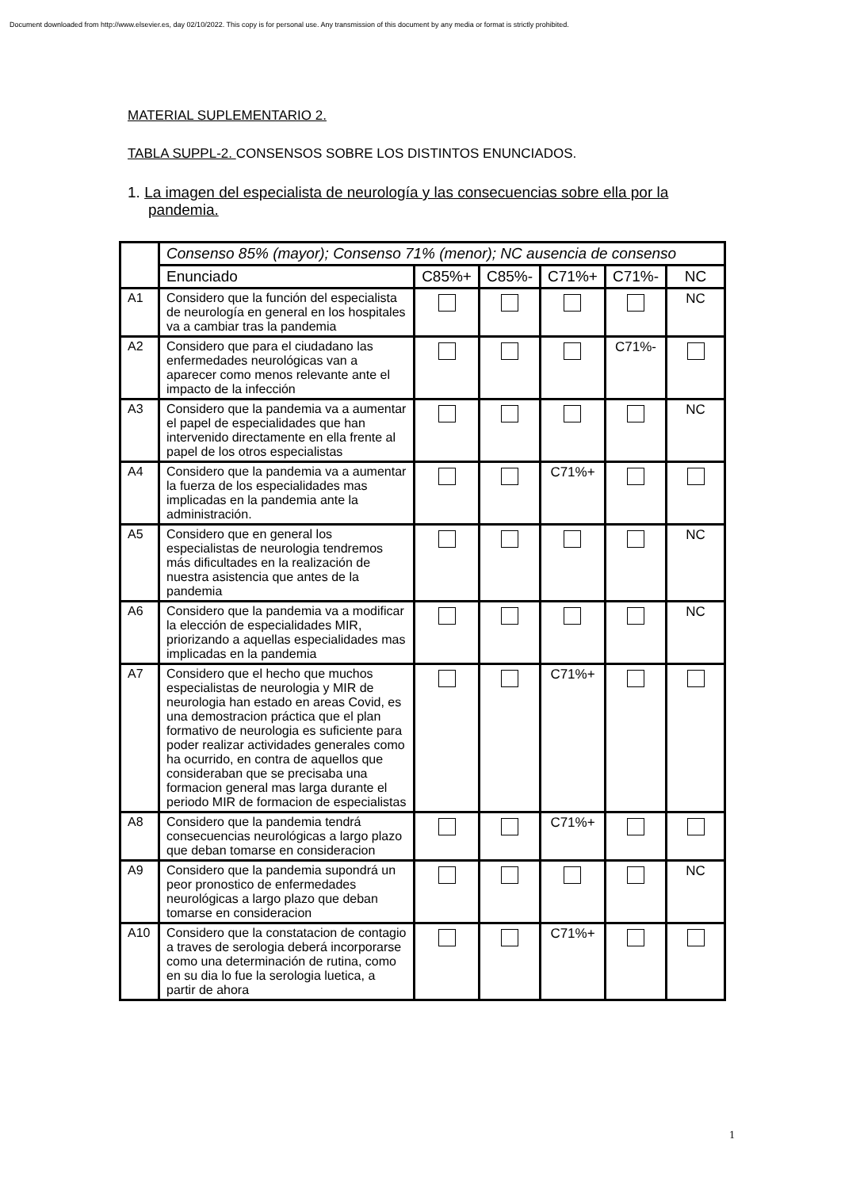Document downloaded from http://www.elsevier.es, day 02/10/2022. This copy is for personal use. Any transmission of this document by any media or format is strictly prohibited.
MATERIAL SUPLEMENTARIO 2.
TABLA SUPPL-2. CONSENSOS SOBRE LOS DISTINTOS ENUNCIADOS.
1. La imagen del especialista de neurología y las consecuencias sobre ella por la pandemia.
| | Consenso 85% (mayor); Consenso 71% (menor); NC ausencia de consenso | | | | | |
| --- | --- | --- | --- | --- | --- | --- |
| | Enunciado | C85%+ | C85%- | C71%+ | C71%- | NC |
| A1 | Considero que la función del especialista de neurología en general en los hospitales va a cambiar tras la pandemia | | | | | NC |
| A2 | Considero que para el ciudadano las enfermedades neurológicas van a aparecer como menos relevante ante el impacto de la infección | | | | C71%- | |
| A3 | Considero que la pandemia va a aumentar el papel de especialidades que han intervenido directamente en ella frente al papel de los otros especialistas | | | | | NC |
| A4 | Considero que la pandemia va a aumentar la fuerza de los especialidades mas implicadas en la pandemia ante la administración. | | | C71%+ | | |
| A5 | Considero que en general los especialistas de neurologia tendremos más dificultades en la realización de nuestra asistencia que antes de la pandemia | | | | | NC |
| A6 | Considero que la pandemia va a modificar la elección de especialidades MIR, priorizando a aquellas especialidades mas implicadas en la pandemia | | | | | NC |
| A7 | Considero que el hecho que muchos especialistas de neurologia y MIR de neurologia han estado en areas Covid, es una demostracion práctica que el plan formativo de neurologia es suficiente para poder realizar actividades generales como ha ocurrido, en contra de aquellos que consideraban que se precisaba una formacion general mas larga durante el periodo MIR de formacion de especialistas | | | C71%+ | | |
| A8 | Considero que la pandemia tendrá consecuencias neurológicas a largo plazo que deban tomarse en consideracion | | | C71%+ | | |
| A9 | Considero que la pandemia supondrá un peor pronostico de enfermedades neurológicas a largo plazo que deban tomarse en consideracion | | | | | NC |
| A10 | Considero que la constatacion de contagio a traves de serologia deberá incorporarse como una determinación de rutina, como en su dia lo fue la serologia luetica, a partir de ahora | | | C71%+ | | |
1